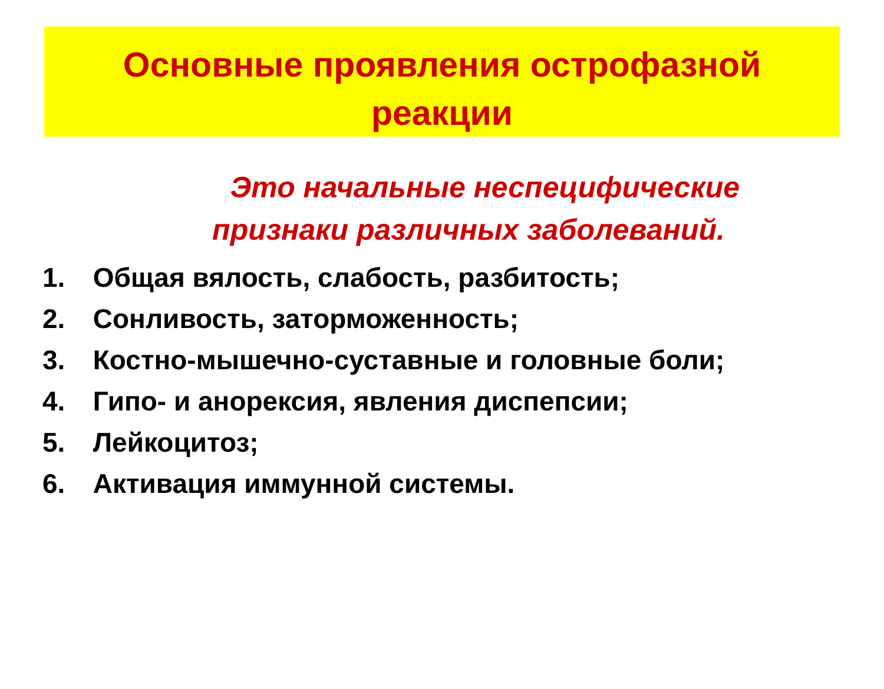Основные проявления острофазной
реакции
Это начальные неспецифические признаки различных заболеваний.
1. Общая вялость, слабость, разбитость;
2. Сонливость, заторможенность;
3. Костно-мышечно-суставные и головные боли;
4. Гипо- и анорексия, явления диспепсии;
5. Лейкоцитоз;
6. Активация иммунной системы.